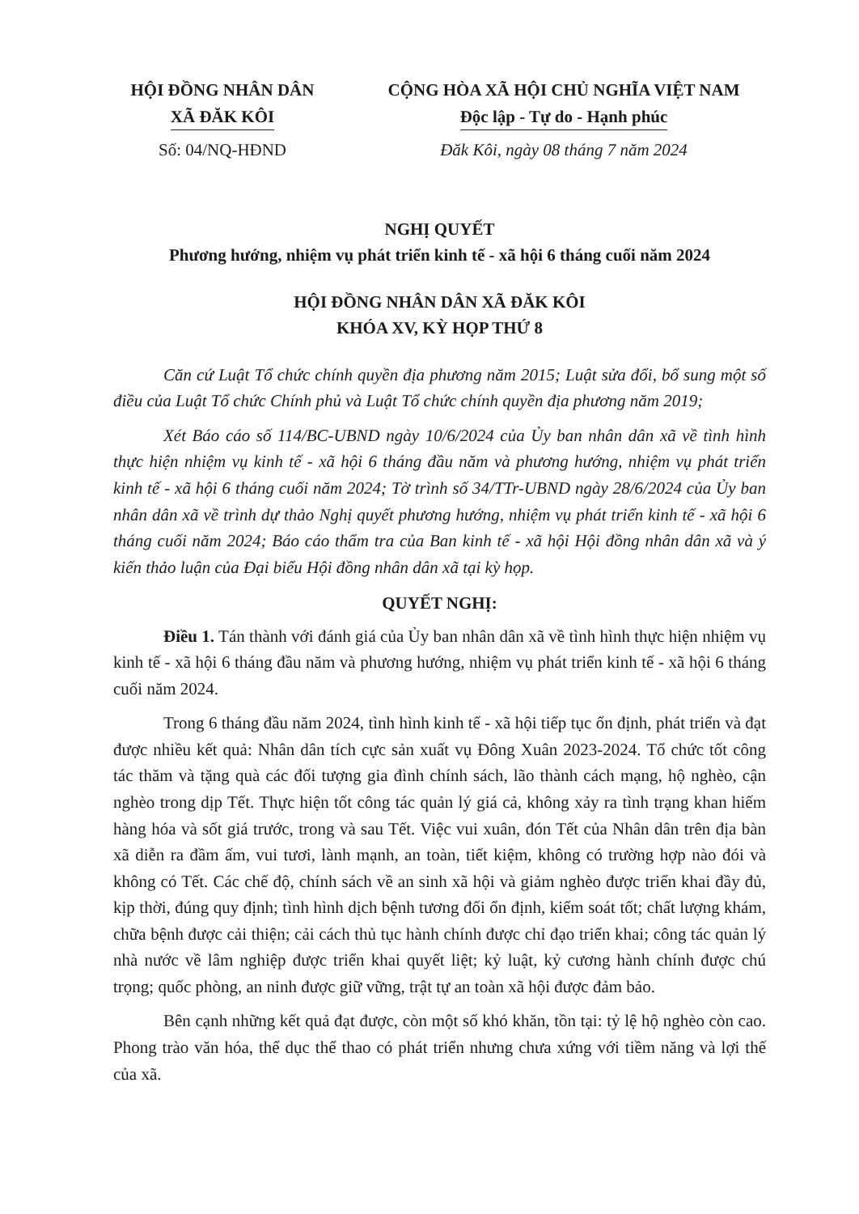HỘI ĐỒNG NHÂN DÂN
XÃ ĐĂK KÔI
Số: 04/NQ-HĐND
CỘNG HÒA XÃ HỘI CHỦ NGHĨA VIỆT NAM
Độc lập - Tự do - Hạnh phúc
Đăk Kôi, ngày 08 tháng 7 năm 2024
NGHỊ QUYẾT
Phương hướng, nhiệm vụ phát triển kinh tế - xã hội 6 tháng cuối năm 2024
HỘI ĐỒNG NHÂN DÂN XÃ ĐĂK KÔI
KHÓA XV, KỲ HỌP THỨ 8
Căn cứ Luật Tổ chức chính quyền địa phương năm 2015; Luật sửa đổi, bổ sung một số điều của Luật Tổ chức Chính phủ và Luật Tổ chức chính quyền địa phương năm 2019;
Xét Báo cáo số 114/BC-UBND ngày 10/6/2024 của Ủy ban nhân dân xã về tình hình thực hiện nhiệm vụ kinh tế - xã hội 6 tháng đầu năm và phương hướng, nhiệm vụ phát triển kinh tế - xã hội 6 tháng cuối năm 2024; Tờ trình số 34/TTr-UBND ngày 28/6/2024 của Ủy ban nhân dân xã về trình dự thảo Nghị quyết phương hướng, nhiệm vụ phát triển kinh tế - xã hội 6 tháng cuối năm 2024; Báo cáo thẩm tra của Ban kinh tế - xã hội Hội đồng nhân dân xã và ý kiến thảo luận của Đại biểu Hội đồng nhân dân xã tại kỳ họp.
QUYẾT NGHỊ:
Điều 1. Tán thành với đánh giá của Ủy ban nhân dân xã về tình hình thực hiện nhiệm vụ kinh tế - xã hội 6 tháng đầu năm và phương hướng, nhiệm vụ phát triển kinh tế - xã hội 6 tháng cuối năm 2024.
Trong 6 tháng đầu năm 2024, tình hình kinh tế - xã hội tiếp tục ổn định, phát triển và đạt được nhiều kết quả: Nhân dân tích cực sản xuất vụ Đông Xuân 2023-2024. Tổ chức tốt công tác thăm và tặng quà các đối tượng gia đình chính sách, lão thành cách mạng, hộ nghèo, cận nghèo trong dịp Tết. Thực hiện tốt công tác quản lý giá cả, không xảy ra tình trạng khan hiếm hàng hóa và sốt giá trước, trong và sau Tết. Việc vui xuân, đón Tết của Nhân dân trên địa bàn xã diễn ra đầm ấm, vui tươi, lành mạnh, an toàn, tiết kiệm, không có trường hợp nào đói và không có Tết. Các chế độ, chính sách về an sinh xã hội và giảm nghèo được triển khai đầy đủ, kịp thời, đúng quy định; tình hình dịch bệnh tương đối ổn định, kiểm soát tốt; chất lượng khám, chữa bệnh được cải thiện; cải cách thủ tục hành chính được chỉ đạo triển khai; công tác quản lý nhà nước về lâm nghiệp được triển khai quyết liệt; kỷ luật, kỷ cương hành chính được chú trọng; quốc phòng, an ninh được giữ vững, trật tự an toàn xã hội được đảm bảo.
Bên cạnh những kết quả đạt được, còn một số khó khăn, tồn tại: tỷ lệ hộ nghèo còn cao. Phong trào văn hóa, thể dục thể thao có phát triển nhưng chưa xứng với tiềm năng và lợi thế của xã.